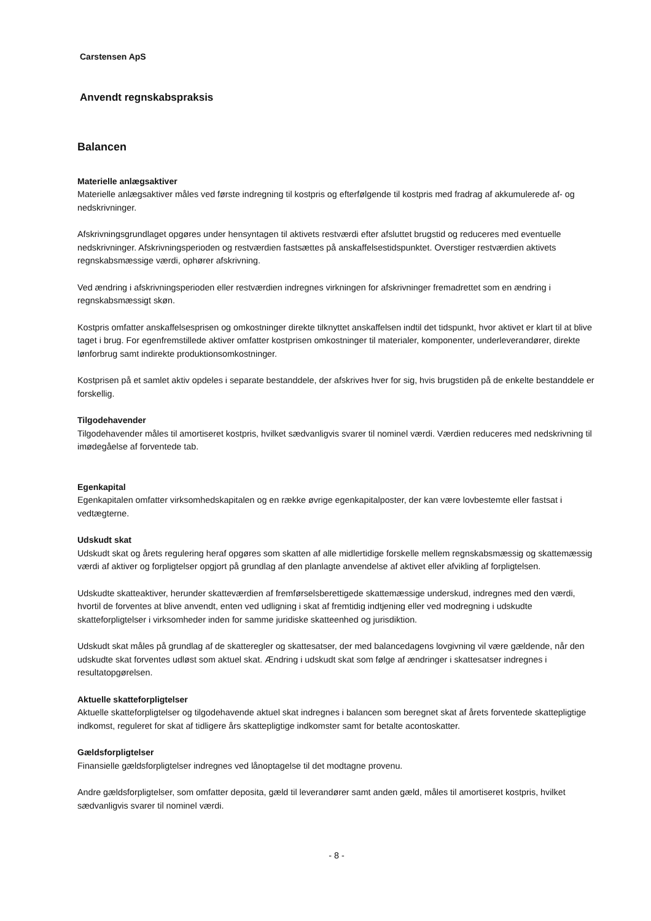Carstensen ApS
Anvendt regnskabspraksis
Balancen
Materielle anlægsaktiver
Materielle anlægsaktiver måles ved første indregning til kostpris og efterfølgende til kostpris med fradrag af akkumulerede af- og nedskrivninger.
Afskrivningsgrundlaget opgøres under hensyntagen til aktivets restværdi efter afsluttet brugstid og reduceres med eventuelle nedskrivninger. Afskrivningsperioden og restværdien fastsættes på anskaffelsestidspunktet. Overstiger restværdien aktivets regnskabsmæssige værdi, ophører afskrivning.
Ved ændring i afskrivningsperioden eller restværdien indregnes virkningen for afskrivninger fremadrettet som en ændring i regnskabsmæssigt skøn.
Kostpris omfatter anskaffelsesprisen og omkostninger direkte tilknyttet anskaffelsen indtil det tidspunkt, hvor aktivet er klart til at blive taget i brug. For egenfremstillede aktiver omfatter kostprisen omkostninger til materialer, komponenter, underleverandører, direkte lønforbrug samt indirekte produktionsomkostninger.
Kostprisen på et samlet aktiv opdeles i separate bestanddele, der afskrives hver for sig, hvis brugstiden på de enkelte bestanddele er forskellig.
Tilgodehavender
Tilgodehavender måles til amortiseret kostpris, hvilket sædvanligvis svarer til nominel værdi. Værdien reduceres med nedskrivning til imødegåelse af forventede tab.
Egenkapital
Egenkapitalen omfatter virksomhedskapitalen og en række øvrige egenkapitalposter, der kan være lovbestemte eller fastsat i vedtægterne.
Udskudt skat
Udskudt skat og årets regulering heraf opgøres som skatten af alle midlertidige forskelle mellem regnskabsmæssig og skattemæssig værdi af aktiver og forpligtelser opgjort på grundlag af den planlagte anvendelse af aktivet eller afvikling af forpligtelsen.
Udskudte skatteaktiver, herunder skatteværdien af fremførselsberettigede skattemæssige underskud, indregnes med den værdi, hvortil de forventes at blive anvendt, enten ved udligning i skat af fremtidig indtjening eller ved modregning i udskudte skatteforpligtelser i virksomheder inden for samme juridiske skatteenhed og jurisdiktion.
Udskudt skat måles på grundlag af de skatteregler og skattesatser, der med balancedagens lovgivning vil være gældende, når den udskudte skat forventes udløst som aktuel skat. Ændring i udskudt skat som følge af ændringer i skattesatser indregnes i resultatopgørelsen.
Aktuelle skatteforpligtelser
Aktuelle skatteforpligtelser og tilgodehavende aktuel skat indregnes i balancen som beregnet skat af årets forventede skattepligtige indkomst, reguleret for skat af tidligere års skattepligtige indkomster samt for betalte acontoskatter.
Gældsforpligtelser
Finansielle gældsforpligtelser indregnes ved lånoptagelse til det modtagne provenu.
Andre gældsforpligtelser, som omfatter deposita, gæld til leverandører samt anden gæld, måles til amortiseret kostpris, hvilket sædvanligvis svarer til nominel værdi.
- 8 -